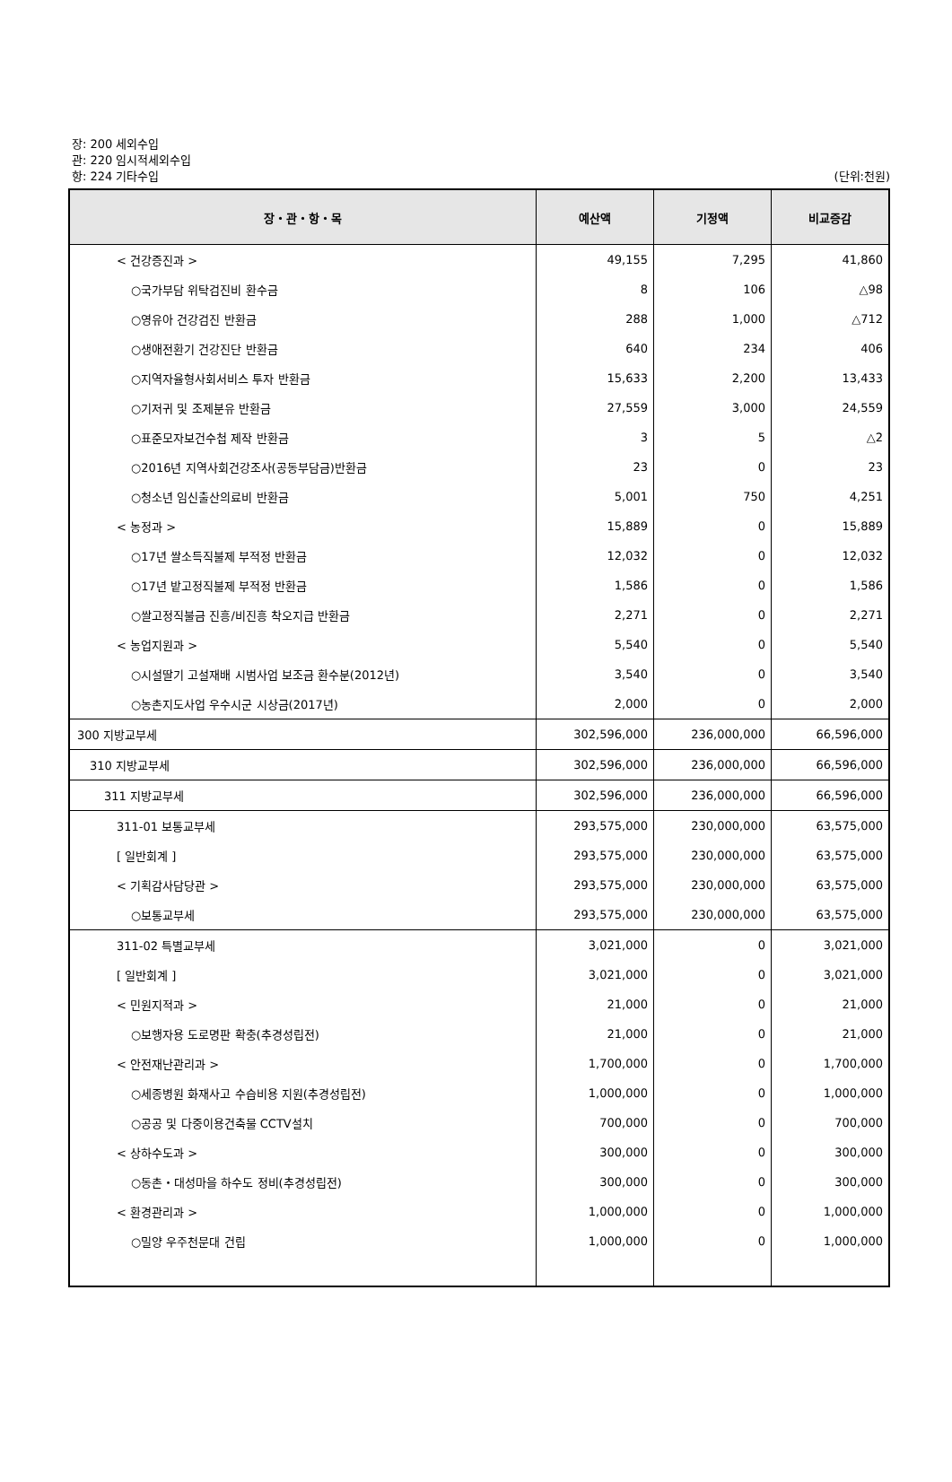장: 200 세외수입
관: 220 임시적세외수입
항: 224 기타수입
(단위:천원)
| 장・관・항・목 | 예산액 | 기정액 | 비교증감 |
| --- | --- | --- | --- |
| < 건강증진과 > | 49,155 | 7,295 | 41,860 |
| ○국가부담 위탁검진비 환수금 | 8 | 106 | △98 |
| ○영유아 건강검진 반환금 | 288 | 1,000 | △712 |
| ○생애전환기 건강진단 반환금 | 640 | 234 | 406 |
| ○지역자율형사회서비스 투자 반환금 | 15,633 | 2,200 | 13,433 |
| ○기저귀 및 조제분유 반환금 | 27,559 | 3,000 | 24,559 |
| ○표준모자보건수첩 제작 반환금 | 3 | 5 | △2 |
| ○2016년 지역사회건강조사(공동부담금)반환금 | 23 | 0 | 23 |
| ○청소년 임신출산의료비 반환금 | 5,001 | 750 | 4,251 |
| < 농정과 > | 15,889 | 0 | 15,889 |
| ○17년 쌀소득직불제 부적정 반환금 | 12,032 | 0 | 12,032 |
| ○17년 밭고정직불제 부적정 반환금 | 1,586 | 0 | 1,586 |
| ○쌀고정직불금 진흥/비진흥 착오지급 반환금 | 2,271 | 0 | 2,271 |
| < 농업지원과 > | 5,540 | 0 | 5,540 |
| ○시설딸기 고설재배 시범사업 보조금 환수분(2012년) | 3,540 | 0 | 3,540 |
| ○농촌지도사업 우수시군 시상금(2017년) | 2,000 | 0 | 2,000 |
| 300 지방교부세 | 302,596,000 | 236,000,000 | 66,596,000 |
| 310 지방교부세 | 302,596,000 | 236,000,000 | 66,596,000 |
| 311 지방교부세 | 302,596,000 | 236,000,000 | 66,596,000 |
| 311-01 보통교부세 | 293,575,000 | 230,000,000 | 63,575,000 |
| [ 일반회계 ] | 293,575,000 | 230,000,000 | 63,575,000 |
| < 기획감사담당관 > | 293,575,000 | 230,000,000 | 63,575,000 |
| ○보통교부세 | 293,575,000 | 230,000,000 | 63,575,000 |
| 311-02 특별교부세 | 3,021,000 | 0 | 3,021,000 |
| [ 일반회계 ] | 3,021,000 | 0 | 3,021,000 |
| < 민원지적과 > | 21,000 | 0 | 21,000 |
| ○보행자용 도로명판 확충(추경성립전) | 21,000 | 0 | 21,000 |
| < 안전재난관리과 > | 1,700,000 | 0 | 1,700,000 |
| ○세종병원 화재사고 수습비용 지원(추경성립전) | 1,000,000 | 0 | 1,000,000 |
| ○공공 및 다중이용건축물 CCTV설치 | 700,000 | 0 | 700,000 |
| < 상하수도과 > | 300,000 | 0 | 300,000 |
| ○동촌・대성마을 하수도 정비(추경성립전) | 300,000 | 0 | 300,000 |
| < 환경관리과 > | 1,000,000 | 0 | 1,000,000 |
| ○밀양 우주천문대 건립 | 1,000,000 | 0 | 1,000,000 |